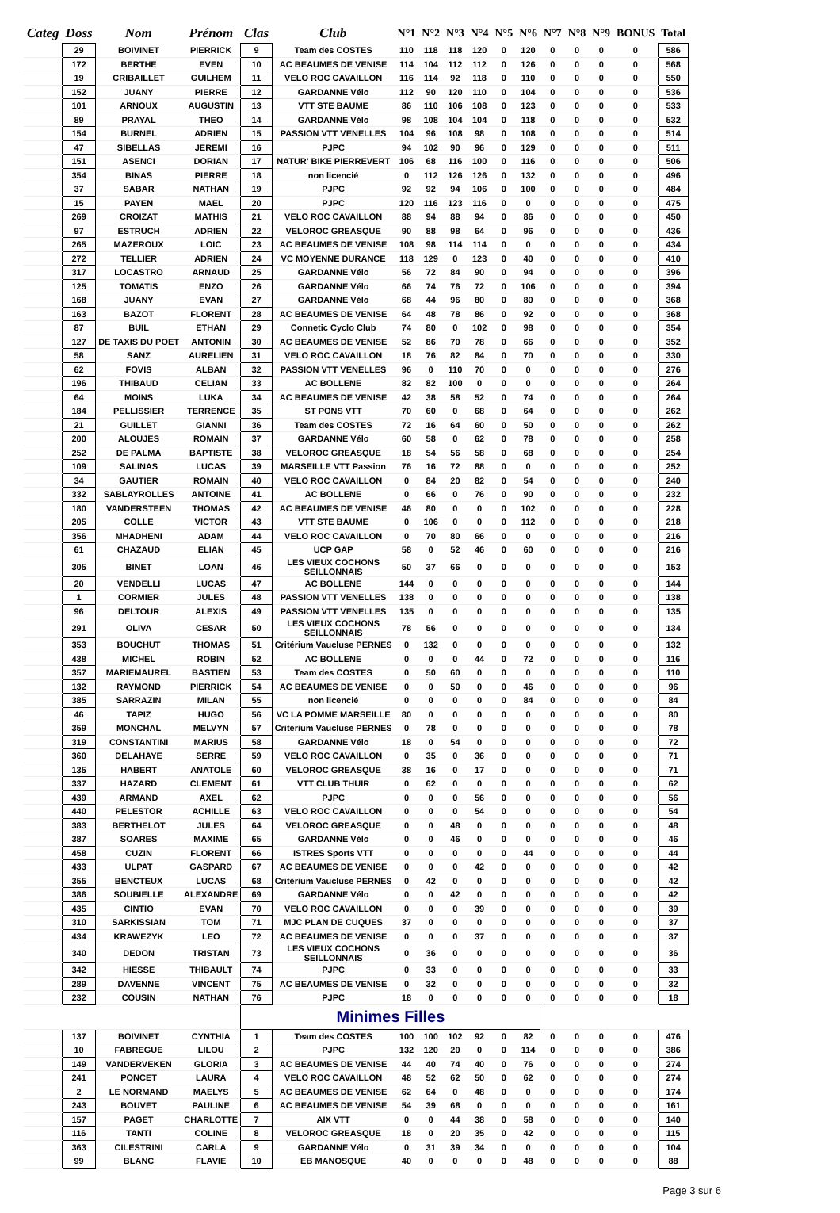| Categ | Doss | Nom | Prénom | Clas | Club | N°1 | N°2 | N°3 | N°4 | N°5 | N°6 | N°7 | N°8 | N°9 | BONUS | Total |
| --- | --- | --- | --- | --- | --- | --- | --- | --- | --- | --- | --- | --- | --- | --- | --- | --- |
| | 29 | BOIVINET | PIERRICK | 9 | Team des COSTES | 110 | 118 | 118 | 120 | 0 | 120 | 0 | 0 | 0 | 0 | 586 |
| | 172 | BERTHE | EVEN | 10 | AC BEAUMES DE VENISE | 114 | 104 | 112 | 112 | 0 | 126 | 0 | 0 | 0 | 0 | 568 |
| | 19 | CRIBAILLET | GUILHEM | 11 | VELO ROC CAVAILLON | 116 | 114 | 92 | 118 | 0 | 110 | 0 | 0 | 0 | 0 | 550 |
| | 152 | JUANY | PIERRE | 12 | GARDANNE Vélo | 112 | 90 | 120 | 110 | 0 | 104 | 0 | 0 | 0 | 0 | 536 |
| | 101 | ARNOUX | AUGUSTIN | 13 | VTT STE BAUME | 86 | 110 | 106 | 108 | 0 | 123 | 0 | 0 | 0 | 0 | 533 |
| | 89 | PRAYAL | THEO | 14 | GARDANNE Vélo | 98 | 108 | 104 | 104 | 0 | 118 | 0 | 0 | 0 | 0 | 532 |
| | 154 | BURNEL | ADRIEN | 15 | PASSION VTT VENELLES | 104 | 96 | 108 | 98 | 0 | 108 | 0 | 0 | 0 | 0 | 514 |
| | 47 | SIBELLAS | JEREMI | 16 | PJPC | 94 | 102 | 90 | 96 | 0 | 129 | 0 | 0 | 0 | 0 | 511 |
| | 151 | ASENCI | DORIAN | 17 | NATUR' BIKE PIERREVERT | 106 | 68 | 116 | 100 | 0 | 116 | 0 | 0 | 0 | 0 | 506 |
| | 354 | BINAS | PIERRE | 18 | non licencié | 0 | 112 | 126 | 126 | 0 | 132 | 0 | 0 | 0 | 0 | 496 |
| | 37 | SABAR | NATHAN | 19 | PJPC | 92 | 92 | 94 | 106 | 0 | 100 | 0 | 0 | 0 | 0 | 484 |
| | 15 | PAYEN | MAEL | 20 | PJPC | 120 | 116 | 123 | 116 | 0 | 0 | 0 | 0 | 0 | 0 | 475 |
| | 269 | CROIZAT | MATHIS | 21 | VELO ROC CAVAILLON | 88 | 94 | 88 | 94 | 0 | 86 | 0 | 0 | 0 | 0 | 450 |
| | 97 | ESTRUCH | ADRIEN | 22 | VELOROC GREASQUE | 90 | 88 | 98 | 64 | 0 | 96 | 0 | 0 | 0 | 0 | 436 |
| | 265 | MAZEROUX | LOIC | 23 | AC BEAUMES DE VENISE | 108 | 98 | 114 | 114 | 0 | 0 | 0 | 0 | 0 | 0 | 434 |
| | 272 | TELLIER | ADRIEN | 24 | VC MOYENNE DURANCE | 118 | 129 | 0 | 123 | 0 | 40 | 0 | 0 | 0 | 0 | 410 |
| | 317 | LOCASTRO | ARNAUD | 25 | GARDANNE Vélo | 56 | 72 | 84 | 90 | 0 | 94 | 0 | 0 | 0 | 0 | 396 |
| | 125 | TOMATIS | ENZO | 26 | GARDANNE Vélo | 66 | 74 | 76 | 72 | 0 | 106 | 0 | 0 | 0 | 0 | 394 |
| | 168 | JUANY | EVAN | 27 | GARDANNE Vélo | 68 | 44 | 96 | 80 | 0 | 80 | 0 | 0 | 0 | 0 | 368 |
| | 163 | BAZOT | FLORENT | 28 | AC BEAUMES DE VENISE | 64 | 48 | 78 | 86 | 0 | 92 | 0 | 0 | 0 | 0 | 368 |
| | 87 | BUIL | ETHAN | 29 | Connetic Cyclo Club | 74 | 80 | 0 | 102 | 0 | 98 | 0 | 0 | 0 | 0 | 354 |
| | 127 | DE TAXIS DU POET | ANTONIN | 30 | AC BEAUMES DE VENISE | 52 | 86 | 70 | 78 | 0 | 66 | 0 | 0 | 0 | 0 | 352 |
| | 58 | SANZ | AURELIEN | 31 | VELO ROC CAVAILLON | 18 | 76 | 82 | 84 | 0 | 70 | 0 | 0 | 0 | 0 | 330 |
| | 62 | FOVIS | ALBAN | 32 | PASSION VTT VENELLES | 96 | 0 | 110 | 70 | 0 | 0 | 0 | 0 | 0 | 0 | 276 |
| | 196 | THIBAUD | CELIAN | 33 | AC BOLLENE | 82 | 82 | 100 | 0 | 0 | 0 | 0 | 0 | 0 | 0 | 264 |
| | 64 | MOINS | LUKA | 34 | AC BEAUMES DE VENISE | 42 | 38 | 58 | 52 | 0 | 74 | 0 | 0 | 0 | 0 | 264 |
| | 184 | PELLISSIER | TERRENCE | 35 | ST PONS VTT | 70 | 60 | 0 | 68 | 0 | 64 | 0 | 0 | 0 | 0 | 262 |
| | 21 | GUILLET | GIANNI | 36 | Team des COSTES | 72 | 16 | 64 | 60 | 0 | 50 | 0 | 0 | 0 | 0 | 262 |
| | 200 | ALOUJES | ROMAIN | 37 | GARDANNE Vélo | 60 | 58 | 0 | 62 | 0 | 78 | 0 | 0 | 0 | 0 | 258 |
| | 252 | DE PALMA | BAPTISTE | 38 | VELOROC GREASQUE | 18 | 54 | 56 | 58 | 0 | 68 | 0 | 0 | 0 | 0 | 254 |
| | 109 | SALINAS | LUCAS | 39 | MARSEILLE VTT Passion | 76 | 16 | 72 | 88 | 0 | 0 | 0 | 0 | 0 | 0 | 252 |
| | 34 | GAUTIER | ROMAIN | 40 | VELO ROC CAVAILLON | 0 | 84 | 20 | 82 | 0 | 54 | 0 | 0 | 0 | 0 | 240 |
| | 332 | SABLAYROLLES | ANTOINE | 41 | AC BOLLENE | 0 | 66 | 0 | 76 | 0 | 90 | 0 | 0 | 0 | 0 | 232 |
| | 180 | VANDERSTEEN | THOMAS | 42 | AC BEAUMES DE VENISE | 46 | 80 | 0 | 0 | 0 | 102 | 0 | 0 | 0 | 0 | 228 |
| | 205 | COLLE | VICTOR | 43 | VTT STE BAUME | 0 | 106 | 0 | 0 | 0 | 112 | 0 | 0 | 0 | 0 | 218 |
| | 356 | MHADHENI | ADAM | 44 | VELO ROC CAVAILLON | 0 | 70 | 80 | 66 | 0 | 0 | 0 | 0 | 0 | 0 | 216 |
| | 61 | CHAZAUD | ELIAN | 45 | UCP GAP | 58 | 0 | 52 | 46 | 0 | 60 | 0 | 0 | 0 | 0 | 216 |
| | 305 | BINET | LOAN | 46 | LES VIEUX COCHONS SEILLONNAIS | 50 | 37 | 66 | 0 | 0 | 0 | 0 | 0 | 0 | 0 | 153 |
| | 20 | VENDELLI | LUCAS | 47 | AC BOLLENE | 144 | 0 | 0 | 0 | 0 | 0 | 0 | 0 | 0 | 0 | 144 |
| | 1 | CORMIER | JULES | 48 | PASSION VTT VENELLES | 138 | 0 | 0 | 0 | 0 | 0 | 0 | 0 | 0 | 0 | 138 |
| | 96 | DELTOUR | ALEXIS | 49 | PASSION VTT VENELLES | 135 | 0 | 0 | 0 | 0 | 0 | 0 | 0 | 0 | 0 | 135 |
| | 291 | OLIVA | CESAR | 50 | LES VIEUX COCHONS SEILLONNAIS | 78 | 56 | 0 | 0 | 0 | 0 | 0 | 0 | 0 | 0 | 134 |
| | 353 | BOUCHUT | THOMAS | 51 | Critérium Vaucluse PERNES | 0 | 132 | 0 | 0 | 0 | 0 | 0 | 0 | 0 | 0 | 132 |
| | 438 | MICHEL | ROBIN | 52 | AC BOLLENE | 0 | 0 | 0 | 44 | 0 | 72 | 0 | 0 | 0 | 0 | 116 |
| | 357 | MARIEMAUREL | BASTIEN | 53 | Team des COSTES | 0 | 50 | 60 | 0 | 0 | 0 | 0 | 0 | 0 | 0 | 110 |
| | 132 | RAYMOND | PIERRICK | 54 | AC BEAUMES DE VENISE | 0 | 0 | 50 | 0 | 0 | 46 | 0 | 0 | 0 | 0 | 96 |
| | 385 | SARRAZIN | MILAN | 55 | non licencié | 0 | 0 | 0 | 0 | 0 | 84 | 0 | 0 | 0 | 0 | 84 |
| | 46 | TAPIZ | HUGO | 56 | VC LA POMME MARSEILLE | 80 | 0 | 0 | 0 | 0 | 0 | 0 | 0 | 0 | 0 | 80 |
| | 359 | MONCHAL | MELVYN | 57 | Critérium Vaucluse PERNES | 0 | 78 | 0 | 0 | 0 | 0 | 0 | 0 | 0 | 0 | 78 |
| | 319 | CONSTANTINI | MARIUS | 58 | GARDANNE Vélo | 18 | 0 | 54 | 0 | 0 | 0 | 0 | 0 | 0 | 0 | 72 |
| | 360 | DELAHAYE | SERRE | 59 | VELO ROC CAVAILLON | 0 | 35 | 0 | 36 | 0 | 0 | 0 | 0 | 0 | 0 | 71 |
| | 135 | HABERT | ANATOLE | 60 | VELOROC GREASQUE | 38 | 16 | 0 | 17 | 0 | 0 | 0 | 0 | 0 | 0 | 71 |
| | 337 | HAZARD | CLEMENT | 61 | VTT CLUB THUIR | 0 | 62 | 0 | 0 | 0 | 0 | 0 | 0 | 0 | 0 | 62 |
| | 439 | ARMAND | AXEL | 62 | PJPC | 0 | 0 | 0 | 56 | 0 | 0 | 0 | 0 | 0 | 0 | 56 |
| | 440 | PELESTOR | ACHILLE | 63 | VELO ROC CAVAILLON | 0 | 0 | 0 | 54 | 0 | 0 | 0 | 0 | 0 | 0 | 54 |
| | 383 | BERTHELOT | JULES | 64 | VELOROC GREASQUE | 0 | 0 | 48 | 0 | 0 | 0 | 0 | 0 | 0 | 0 | 48 |
| | 387 | SOARES | MAXIME | 65 | GARDANNE Vélo | 0 | 0 | 46 | 0 | 0 | 0 | 0 | 0 | 0 | 0 | 46 |
| | 458 | CUZIN | FLORENT | 66 | ISTRES Sports VTT | 0 | 0 | 0 | 0 | 0 | 44 | 0 | 0 | 0 | 0 | 44 |
| | 433 | ULPAT | GASPARD | 67 | AC BEAUMES DE VENISE | 0 | 0 | 0 | 42 | 0 | 0 | 0 | 0 | 0 | 0 | 42 |
| | 355 | BENCTEUX | LUCAS | 68 | Critérium Vaucluse PERNES | 0 | 42 | 0 | 0 | 0 | 0 | 0 | 0 | 0 | 0 | 42 |
| | 386 | SOUBIELLE | ALEXANDRE | 69 | GARDANNE Vélo | 0 | 0 | 42 | 0 | 0 | 0 | 0 | 0 | 0 | 0 | 42 |
| | 435 | CINTIO | EVAN | 70 | VELO ROC CAVAILLON | 0 | 0 | 0 | 39 | 0 | 0 | 0 | 0 | 0 | 0 | 39 |
| | 310 | SARKISSIAN | TOM | 71 | MJC PLAN DE CUQUES | 37 | 0 | 0 | 0 | 0 | 0 | 0 | 0 | 0 | 0 | 37 |
| | 434 | KRAWEZYK | LEO | 72 | AC BEAUMES DE VENISE | 0 | 0 | 0 | 37 | 0 | 0 | 0 | 0 | 0 | 0 | 37 |
| | 340 | DEDON | TRISTAN | 73 | LES VIEUX COCHONS SEILLONNAIS | 0 | 36 | 0 | 0 | 0 | 0 | 0 | 0 | 0 | 0 | 36 |
| | 342 | HIESSE | THIBAULT | 74 | PJPC | 0 | 33 | 0 | 0 | 0 | 0 | 0 | 0 | 0 | 0 | 33 |
| | 289 | DAVENNE | VINCENT | 75 | AC BEAUMES DE VENISE | 0 | 32 | 0 | 0 | 0 | 0 | 0 | 0 | 0 | 0 | 32 |
| | 232 | COUSIN | NATHAN | 76 | PJPC | 18 | 0 | 0 | 0 | 0 | 0 | 0 | 0 | 0 | 0 | 18 |
| | | | | Minimes Filles | | | | | | | | | | | | |
| | 137 | BOIVINET | CYNTHIA | 1 | Team des COSTES | 100 | 100 | 102 | 92 | 0 | 82 | 0 | 0 | 0 | 0 | 476 |
| | 10 | FABREGUE | LILOU | 2 | PJPC | 132 | 120 | 20 | 0 | 0 | 114 | 0 | 0 | 0 | 0 | 386 |
| | 149 | VANDERVEKEN | GLORIA | 3 | AC BEAUMES DE VENISE | 44 | 40 | 74 | 40 | 0 | 76 | 0 | 0 | 0 | 0 | 274 |
| | 241 | PONCET | LAURA | 4 | VELO ROC CAVAILLON | 48 | 52 | 62 | 50 | 0 | 62 | 0 | 0 | 0 | 0 | 274 |
| | 2 | LE NORMAND | MAELYS | 5 | AC BEAUMES DE VENISE | 62 | 64 | 0 | 48 | 0 | 0 | 0 | 0 | 0 | 0 | 174 |
| | 243 | BOUVET | PAULINE | 6 | AC BEAUMES DE VENISE | 54 | 39 | 68 | 0 | 0 | 0 | 0 | 0 | 0 | 0 | 161 |
| | 157 | PAGET | CHARLOTTE | 7 | AIX VTT | 0 | 0 | 44 | 38 | 0 | 58 | 0 | 0 | 0 | 0 | 140 |
| | 116 | TANTI | COLINE | 8 | VELOROC GREASQUE | 18 | 0 | 20 | 35 | 0 | 42 | 0 | 0 | 0 | 0 | 115 |
| | 363 | CILESTRINI | CARLA | 9 | GARDANNE Vélo | 0 | 31 | 39 | 34 | 0 | 0 | 0 | 0 | 0 | 0 | 104 |
| | 99 | BLANC | FLAVIE | 10 | EB MANOSQUE | 40 | 0 | 0 | 0 | 0 | 48 | 0 | 0 | 0 | 0 | 88 |
Page 3 sur 6